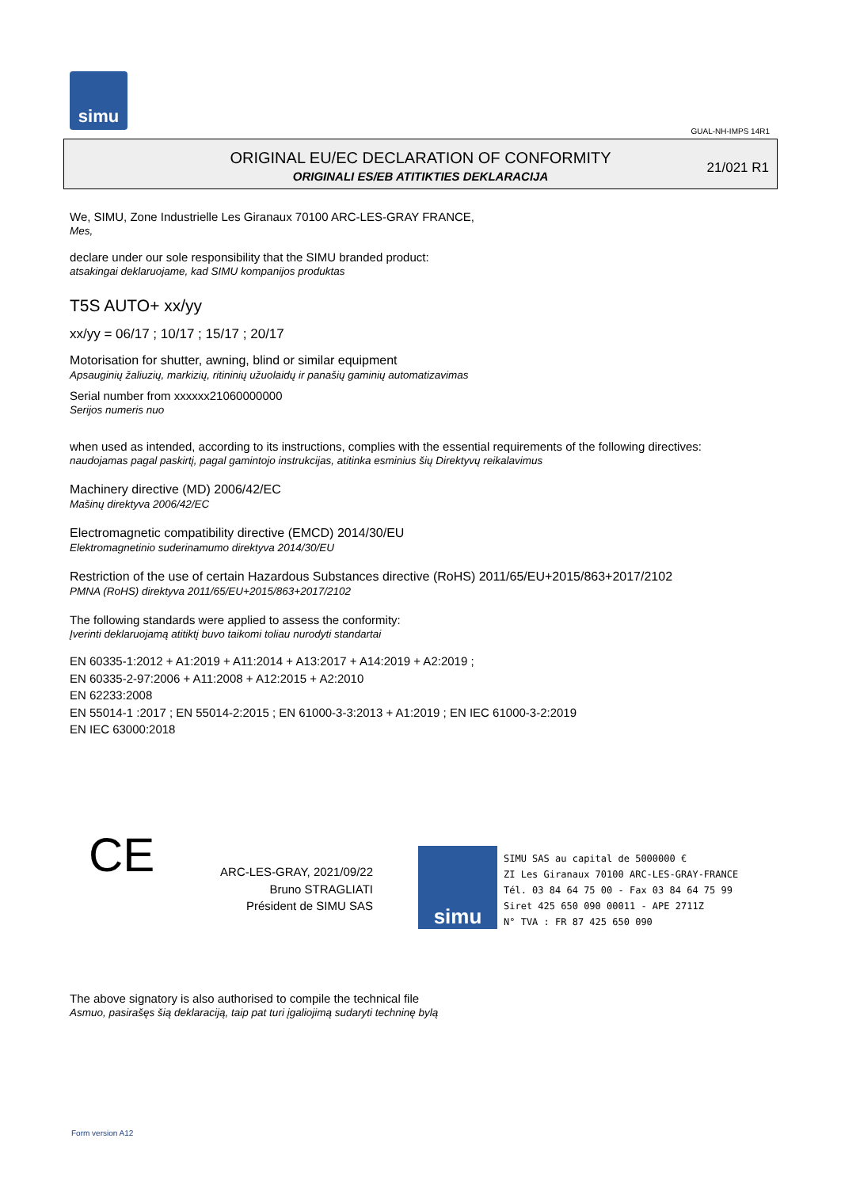simu
GUAL-NH-IMPS 14R1
ORIGINAL EU/EC DECLARATION OF CONFORMITY
ORIGINALI ES/EB ATITIKTIES DEKLARACIJA
21/021 R1
We, SIMU, Zone Industrielle Les Giranaux 70100 ARC-LES-GRAY FRANCE,
Mes,
declare under our sole responsibility that the SIMU branded product:
atsakingai deklaruojame, kad SIMU kompanijos produktas
T5S AUTO+ xx/yy
xx/yy = 06/17 ; 10/17 ; 15/17 ; 20/17
Motorisation for shutter, awning, blind or similar equipment
Apsauginių žaliuzių, markizių, ritininių užuolaidų ir panašių gaminių automatizavimas
Serial number from xxxxxx21060000000
Serijos numeris nuo
when used as intended, according to its instructions, complies with the essential requirements of the following directives:
naudojamas pagal paskirtį, pagal gamintojo instrukcijas, atitinka esminius šių Direktyvų reikalavimus
Machinery directive (MD) 2006/42/EC
Mašinų direktyva 2006/42/EC
Electromagnetic compatibility directive (EMCD) 2014/30/EU
Elektromagnetinio suderinamumo direktyva 2014/30/EU
Restriction of the use of certain Hazardous Substances directive (RoHS) 2011/65/EU+2015/863+2017/2102
PMNA (RoHS) direktyva 2011/65/EU+2015/863+2017/2102
The following standards were applied to assess the conformity:
Įverinti deklaruojamą atitiktį buvo taikomi toliau nurodyti standartai
EN 60335-1:2012 + A1:2019 + A11:2014 + A13:2017 + A14:2019 + A2:2019 ;
EN 60335-2-97:2006 + A11:2008 + A12:2015 + A2:2010
EN 62233:2008
EN 55014-1 :2017 ; EN 55014-2:2015 ; EN 61000-3-3:2013 + A1:2019 ; EN IEC 61000-3-2:2019
EN IEC 63000:2018
CE
ARC-LES-GRAY, 2021/09/22
Bruno STRAGLIATI
Président de SIMU SAS
simu
SIMU SAS au capital de 5000000 €
ZI Les Giranaux 70100 ARC-LES-GRAY-FRANCE
Tél. 03 84 64 75 00 - Fax 03 84 64 75 99
Siret 425 650 090 00011 - APE 2711Z
N° TVA : FR 87 425 650 090
The above signatory is also authorised to compile the technical file
Asmuo, pasirašęs šią deklaraciją, taip pat turi įgaliojimą sudaryti techninę bylą
Form version A12